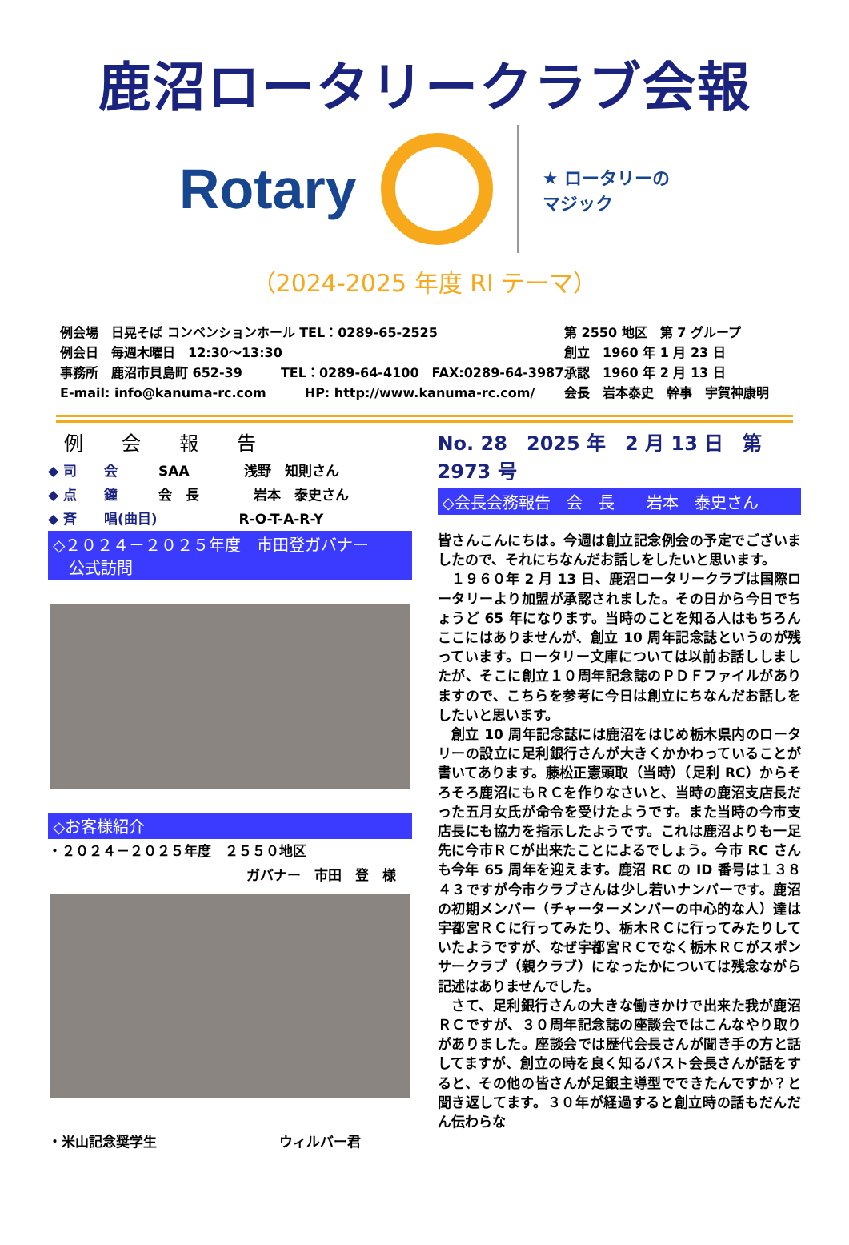鹿沼ロータリークラブ会報
Rotary
★ ロータリーの
マジック
（2024-2025 年度 RI テーマ）
例会場　日晃そば コンベンションホール TEL：0289-65-2525
例会日　毎週木曜日　12:30～13:30
事務所　鹿沼市貝島町 652-39　　　TEL：0289-64-4100　FAX:0289-64-3987
E-mail: info@kanuma-rc.com　　　HP: http://www.kanuma-rc.com/
第 2550 地区　第 7 グループ
創立　1960 年 1 月 23 日
承認　1960 年 2 月 13 日
会長　岩本泰史　幹事　宇賀神康明
例　　会　　報　　告
◆ 司　　会　　　SAA　　　　浅野　知則さん
◆ 点　　鐘　　　会　長　　　　岩本　泰史さん
◆ 斉　　唱(曲目)　　　　　　R-O-T-A-R-Y
◇２０２４－２０２５年度　市田登ガバナー
　公式訪問
◇お客様紹介
・２０２４－２０２５年度　２５５０地区
ガバナー　市田　登　様
・米山記念奨学生　　　　　　　　　ウィルバー君
No. 28　2025 年　2 月 13 日　第 2973 号
◇会長会務報告　会　長　　岩本　泰史さん
皆さんこんにちは。今週は創立記念例会の予定でございましたので、それにちなんだお話しをしたいと思います。
　１９６０年 2 月 13 日、鹿沼ロータリークラブは国際ロータリーより加盟が承認されました。その日から今日でちょうど 65 年になります。当時のことを知る人はもちろんここにはありませんが、創立 10 周年記念誌というのが残っています。ロータリー文庫については以前お話ししましたが、そこに創立１０周年記念誌のＰＤＦファイルがありますので、こちらを参考に今日は創立にちなんだお話しをしたいと思います。
　創立 10 周年記念誌には鹿沼をはじめ栃木県内のロータリーの設立に足利銀行さんが大きくかかわっていることが書いてあります。藤松正憲頭取（当時）（足利 RC）からそろそろ鹿沼にもＲＣを作りなさいと、当時の鹿沼支店長だった五月女氏が命令を受けたようです。また当時の今市支店長にも協力を指示したようです。これは鹿沼よりも一足先に今市ＲＣが出来たことによるでしょう。今市 RC さんも今年 65 周年を迎えます。鹿沼 RC の ID 番号は１３８４３ですが今市クラブさんは少し若いナンバーです。鹿沼の初期メンバー（チャーターメンバーの中心的な人）達は宇都宮ＲＣに行ってみたり、栃木ＲＣに行ってみたりしていたようですが、なぜ宇都宮ＲＣでなく栃木ＲＣがスポンサークラブ（親クラブ）になったかについては残念ながら記述はありませんでした。
　さて、足利銀行さんの大きな働きかけで出来た我が鹿沼ＲＣですが、３０周年記念誌の座談会ではこんなやり取りがありました。座談会では歴代会長さんが聞き手の方と話してますが、創立の時を良く知るパスト会長さんが話をすると、その他の皆さんが足銀主導型でできたんですか？と聞き返してます。３０年が経過すると創立時の話もだんだん伝わらな